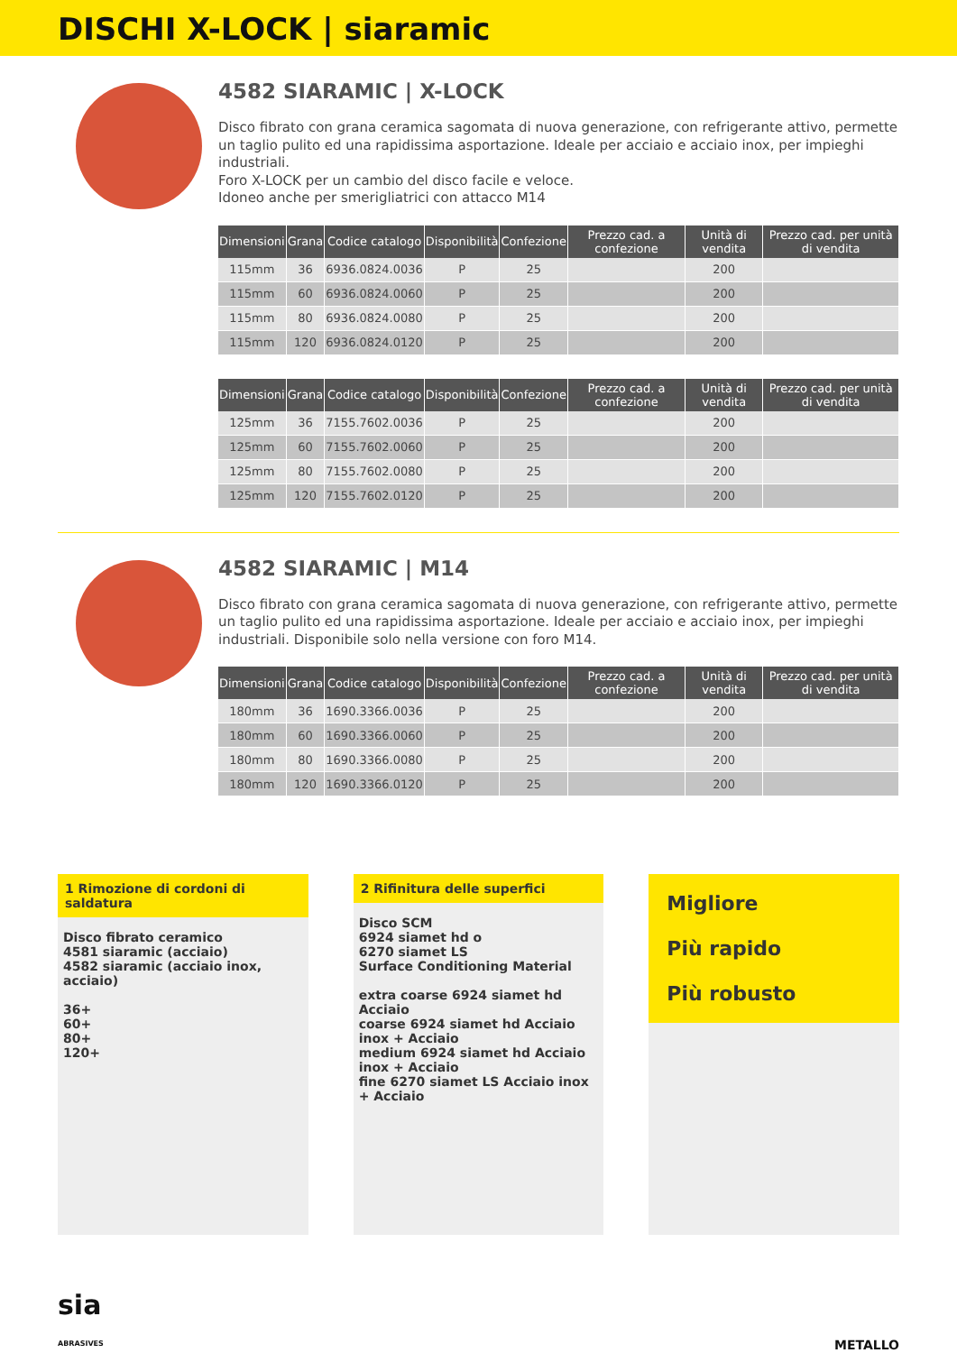DISCHI X-LOCK | siaramic
4582 SIARAMIC | X-LOCK
Disco fibrato con grana ceramica sagomata di nuova generazione, con refrigerante attivo, permette un taglio pulito ed una rapidissima asportazione. Ideale per acciaio e acciaio inox, per impieghi industriali.
Foro X-LOCK per un cambio del disco facile e veloce.
Idoneo anche per smerigliatrici con attacco M14
| Dimensioni | Grana | Codice catalogo | Disponibilità | Confezione | Prezzo cad. a confezione | Unità di vendita | Prezzo cad. per unità di vendita |
| --- | --- | --- | --- | --- | --- | --- | --- |
| 115mm | 36 | 6936.0824.0036 | P | 25 | | 200 | |
| 115mm | 60 | 6936.0824.0060 | P | 25 | | 200 | |
| 115mm | 80 | 6936.0824.0080 | P | 25 | | 200 | |
| 115mm | 120 | 6936.0824.0120 | P | 25 | | 200 | |
| Dimensioni | Grana | Codice catalogo | Disponibilità | Confezione | Prezzo cad. a confezione | Unità di vendita | Prezzo cad. per unità di vendita |
| --- | --- | --- | --- | --- | --- | --- | --- |
| 125mm | 36 | 7155.7602.0036 | P | 25 | | 200 | |
| 125mm | 60 | 7155.7602.0060 | P | 25 | | 200 | |
| 125mm | 80 | 7155.7602.0080 | P | 25 | | 200 | |
| 125mm | 120 | 7155.7602.0120 | P | 25 | | 200 | |
4582 SIARAMIC | M14
Disco fibrato con grana ceramica sagomata di nuova generazione, con refrigerante attivo, permette un taglio pulito ed una rapidissima asportazione. Ideale per acciaio e acciaio inox, per impieghi industriali. Disponibile solo nella versione con foro M14.
| Dimensioni | Grana | Codice catalogo | Disponibilità | Confezione | Prezzo cad. a confezione | Unità di vendita | Prezzo cad. per unità di vendita |
| --- | --- | --- | --- | --- | --- | --- | --- |
| 180mm | 36 | 1690.3366.0036 | P | 25 | | 200 | |
| 180mm | 60 | 1690.3366.0060 | P | 25 | | 200 | |
| 180mm | 80 | 1690.3366.0080 | P | 25 | | 200 | |
| 180mm | 120 | 1690.3366.0120 | P | 25 | | 200 | |
1 Rimozione di cordoni di saldatura
Disco fibrato ceramico
4581 siaramic (acciaio)
4582 siaramic (acciaio inox, acciaio)
36+
60+
80+
120+
2 Rifinitura delle superfici
Disco SCM
6924 siamet hd o
6270 siamet LS
Surface Conditioning Material
extra coarse 6924 siamet hd Acciaio
coarse 6924 siamet hd Acciaio inox + Acciaio
medium 6924 siamet hd Acciaio inox + Acciaio
fine 6270 siamet LS Acciaio inox + Acciaio
Migliore
Più rapido
Più robusto
sia
ABRASIVES
METALLO